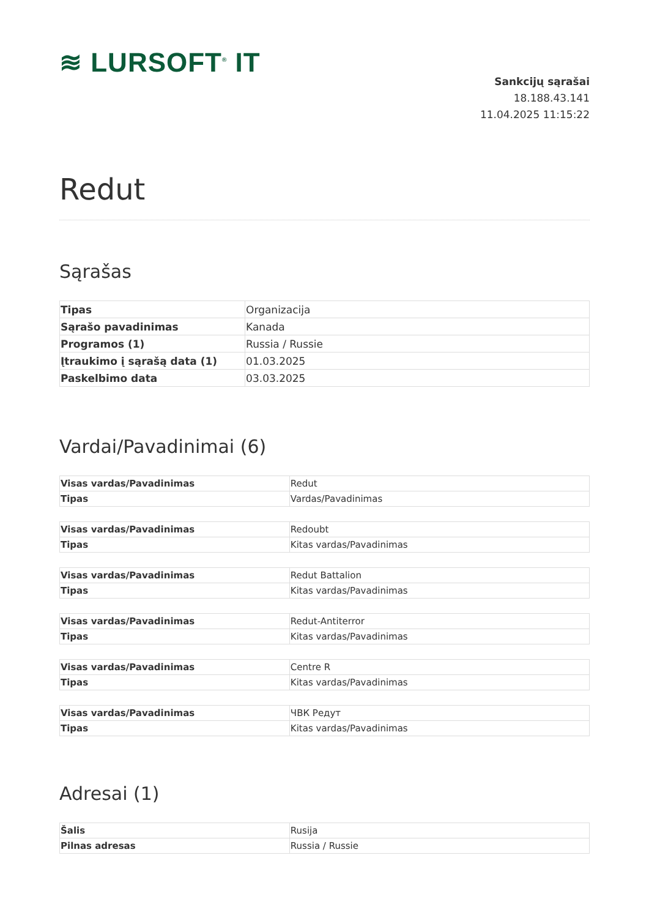≋ LURSOFT<sup>®</sup> IT
Sankcijų sąrašai
18.188.43.141
11.04.2025 11:15:22
Redut
Sąrašas
| Tipas | Organizacija |
| Sąrašo pavadinimas | Kanada |
| Programos (1) | Russia / Russie |
| Įtraukimo į sąrašą data (1) | 01.03.2025 |
| Paskelbimo data | 03.03.2025 |
Vardai/Pavadinimai (6)
| Visas vardas/Pavadinimas | Redut |
| Tipas | Vardas/Pavadinimas |
| Visas vardas/Pavadinimas | Redoubt |
| Tipas | Kitas vardas/Pavadinimas |
| Visas vardas/Pavadinimas | Redut Battalion |
| Tipas | Kitas vardas/Pavadinimas |
| Visas vardas/Pavadinimas | Redut-Antiterror |
| Tipas | Kitas vardas/Pavadinimas |
| Visas vardas/Pavadinimas | Centre R |
| Tipas | Kitas vardas/Pavadinimas |
| Visas vardas/Pavadinimas | ЧВК Редут |
| Tipas | Kitas vardas/Pavadinimas |
Adresai (1)
| Šalis | Rusija |
| Pilnas adresas | Russia / Russie |